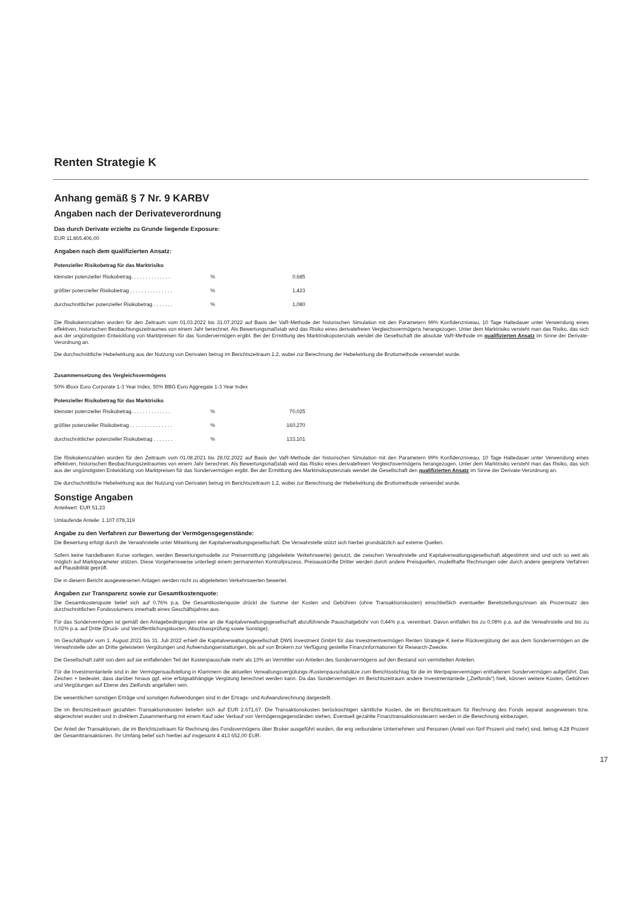Renten Strategie K
Anhang gemäß § 7 Nr. 9 KARBV
Angaben nach der Derivateverordnung
Das durch Derivate erzielte zu Grunde liegende Exposure:
EUR 11.865.406,00
Angaben nach dem qualifizierten Ansatz:
Potenzieller Risikobetrag für das Marktrisiko
| kleinster potenzieller Risikobetrag. . . . . . . . . . . . . . | % | 0,685 |
| größter potenzieller Risikobetrag . . . . . . . . . . . . . . . | % | 1,423 |
| durchschnittlicher potenzieller Risikobetrag . . . . . . . | % | 1,080 |
Die Risikokennzahlen wurden für den Zeitraum vom 01.03.2022 bis 31.07.2022 auf Basis der VaR-Methode der historischen Simulation mit den Parametern 99% Konfidenzniveau, 10 Tage Haltedauer unter Verwendung eines effektiven, historischen Beobachtungszeitraumes von einem Jahr berechnet. Als Bewertungsmaßstab wird das Risiko eines derivatefreien Vergleichsvermögens herangezogen. Unter dem Marktrisiko versteht man das Risiko, das sich aus der ungünstigsten Entwicklung von Marktpreisen für das Sondervermögen ergibt. Bei der Ermittlung des Marktrisikopotenzials wendet die Gesellschaft die absolute VaR-Methode im qualifizierten Ansatz im Sinne der Derivate-Verordnung an.
Die durchschnittliche Hebelwirkung aus der Nutzung von Derivaten betrug im Berichtszeitraum 1,2, wobei zur Berechnung der Hebelwirkung die Bruttomethode verwendet wurde.
Zusammensetzung des Vergleichsvermögens
50% iBoxx Euro Corporate 1-3 Year Index, 50% BBG Euro Aggregate 1-3 Year Index
Potenzieller Risikobetrag für das Marktrisiko
| kleinster potenzieller Risikobetrag. . . . . . . . . . . . . . | % | 70,025 |
| größter potenzieller Risikobetrag . . . . . . . . . . . . . . . | % | 160,270 |
| durchschnittlicher potenzieller Risikobetrag . . . . . . . | % | 133,101 |
Die Risikokennzahlen wurden für den Zeitraum vom 01.08.2021 bis 28.02.2022 auf Basis der VaR-Methode der historischen Simulation mit den Parametern 99% Konfidenzniveau, 10 Tage Haltedauer unter Verwendung eines effektiven, historischen Beobachtungszeitraumes von einem Jahr berechnet. Als Bewertungsmaßstab wird das Risiko eines derivatefreien Vergleichsvermögens herangezogen. Unter dem Marktrisiko versteht man das Risiko, das sich aus der ungünstigsten Entwicklung von Marktpreisen für das Sondervermögen ergibt. Bei der Ermittlung des Marktrisikopotenzials wendet die Gesellschaft den qualifizierten Ansatz im Sinne der Derivate-Verordnung an.
Die durchschnittliche Hebelwirkung aus der Nutzung von Derivaten betrug im Berichtszeitraum 1,2, wobei zur Berechnung der Hebelwirkung die Bruttomethode verwendet wurde.
Sonstige Angaben
Anteilwert: EUR 51,23
Umlaufende Anteile: 1.107.078,319
Angabe zu den Verfahren zur Bewertung der Vermögensgegenstände:
Die Bewertung erfolgt durch die Verwahrstelle unter Mitwirkung der Kapitalverwaltungsgesellschaft. Die Verwahrstelle stützt sich hierbei grundsätzlich auf externe Quellen.
Sofern keine handelbaren Kurse vorliegen, werden Bewertungsmodelle zur Preisermittlung (abgeleitete Verkehrswerte) genutzt, die zwischen Verwahrstelle und Kapitalverwaltungsgesellschaft abgestimmt sind und sich so weit als möglich auf Marktparameter stützen. Diese Vorgehensweise unterliegt einem permanenten Kontrollprozess. Preisauskünfte Dritter werden durch andere Preisquellen, modellhafte Rechnungen oder durch andere geeignete Verfahren auf Plausibilität geprüft.
Die in diesem Bericht ausgewiesenen Anlagen werden nicht zu abgeleiteten Verkehrswerten bewertet.
Angaben zur Transparenz sowie zur Gesamtkostenquote:
Die Gesamtkostenquote belief sich auf 0,76% p.a. Die Gesamtkostenquote drückt die Summe der Kosten und Gebühren (ohne Transaktionskosten) einschließlich eventueller Bereitstellungszinsen als Prozentsatz des durchschnittlichen Fondsvolumens innerhalb eines Geschäftsjahres aus.
Für das Sondervermögen ist gemäß den Anlagebedingungen eine an die Kapitalverwaltungsgesellschaft abzuführende Pauschalgebühr von 0,44% p.a. vereinbart. Davon entfallen bis zu 0,08% p.a. auf die Verwahrstelle und bis zu 0,02% p.a. auf Dritte (Druck- und Veröffentlichungskosten, Abschlussprüfung sowie Sonstige).
Im Geschäftsjahr vom 1. August 2021 bis 31. Juli 2022 erhielt die Kapitalverwaltungsgesellschaft DWS Investment GmbH für das Investmentvermögen Renten Strategie K keine Rückvergütung der aus dem Sondervermögen an die Verwahrstelle oder an Dritte geleisteten Vergütungen und Aufwendungserstattungen, bis auf von Brokern zur Verfügung gestellte Finanzinformationen für Research-Zwecke.
Die Gesellschaft zahlt von dem auf sie entfallenden Teil der Kostenpauschale mehr als 10% an Vermittler von Anteilen des Sondervermögens auf den Bestand von vermittelten Anteilen.
Für die Investmentanteile sind in der Vermögensaufstellung in Klammern die aktuellen Verwaltungsvergütungs-/Kostenpauschalsätze zum Berichtsstichtag für die im Wertpapiervermögen enthaltenen Sondervermögen aufgeführt. Das Zeichen + bedeutet, dass darüber hinaus ggf. eine erfolgsabhängige Vergütung berechnet werden kann. Da das Sondervermögen im Berichtszeitraum andere Investmentanteile („Zielfonds“) hielt, können weitere Kosten, Gebühren und Vergütungen auf Ebene des Zielfonds angefallen sein.
Die wesentlichen sonstigen Erträge und sonstigen Aufwendungen sind in der Ertrags- und Aufwandsrechnung dargestellt.
Die im Berichtszeitraum gezahlten Transaktionskosten beliefen sich auf EUR 2.671,67. Die Transaktionskosten berücksichtigen sämtliche Kosten, die im Berichtszeitraum für Rechnung des Fonds separat ausgewiesen bzw. abgerechnet wurden und in direktem Zusammenhang mit einem Kauf oder Verkauf von Vermögensgegenständen stehen. Eventuell gezahlte Finanztransaktionssteuern werden in die Berechnung einbezogen.
Der Anteil der Transaktionen, die im Berichtszeitraum für Rechnung des Fondsvermögens über Broker ausgeführt wurden, die eng verbundene Unternehmen und Personen (Anteil von fünf Prozent und mehr) sind, betrug 4,28 Prozent der Gesamttransaktionen. Ihr Umfang belief sich hierbei auf insgesamt 4 413 652,00 EUR.
17